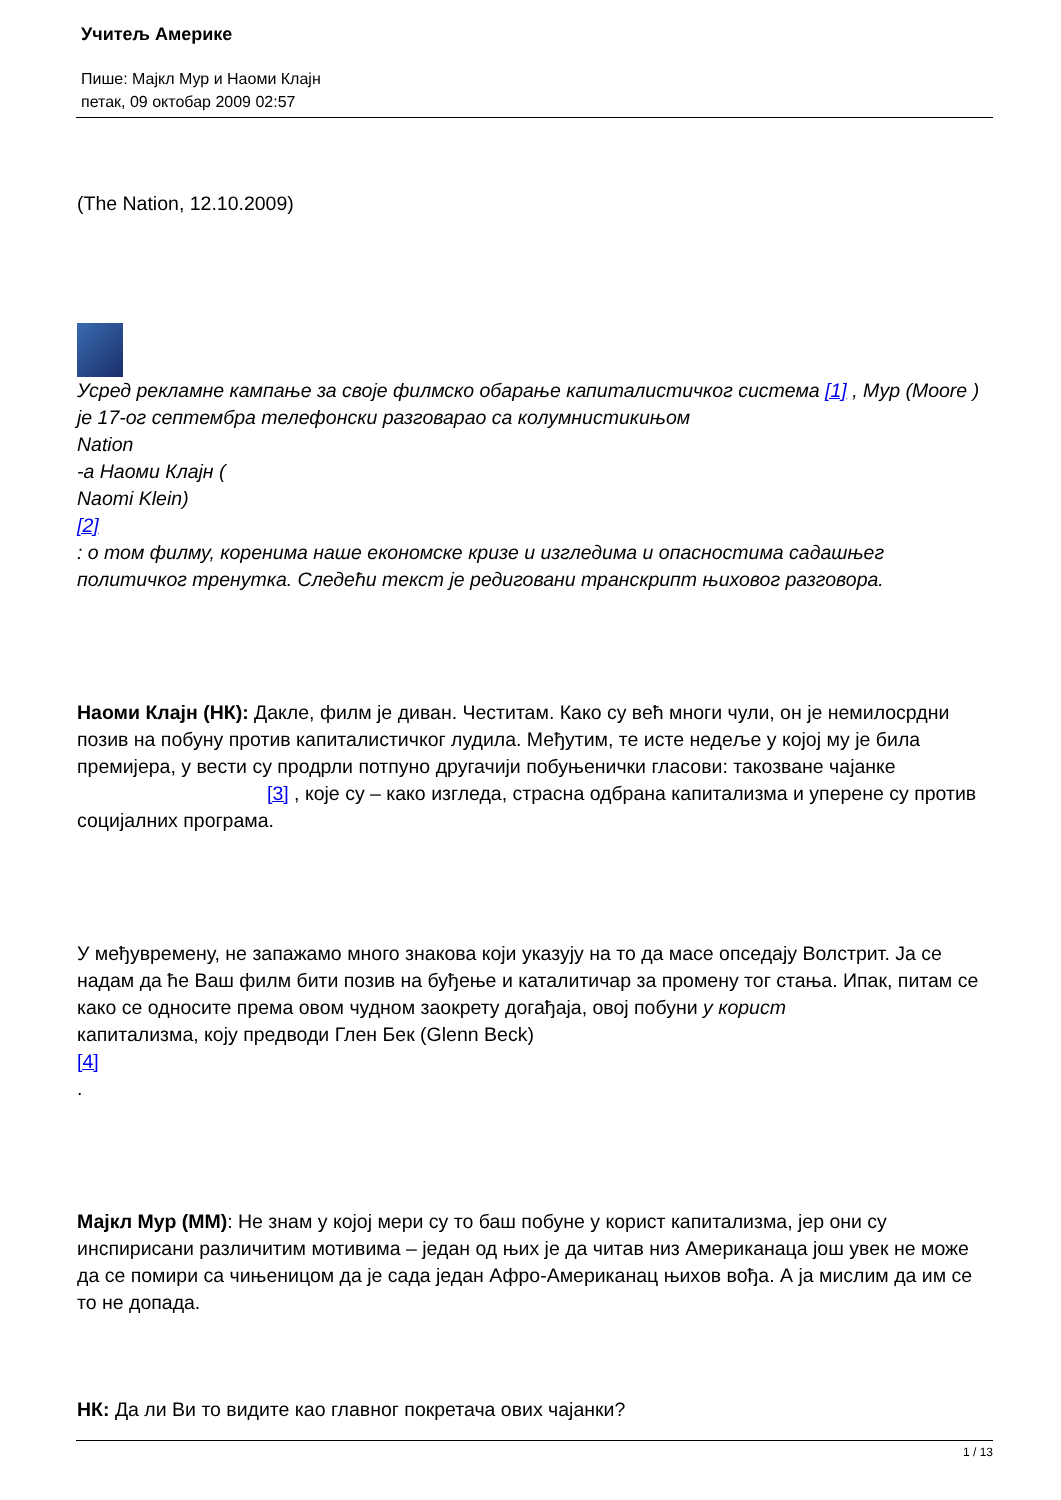Учитељ Америке
Пише: Мајкл Мур и Наоми Клајн
петак, 09 октобар 2009 02:57
(The Nation, 12.10.2009)
Усред рекламне кампање за своје филмско обарање капиталистичког система [1] , Мур (Moore )
је 17-ог септембра телефонски разговарао са колумнистикињом
Nation
-а Наоми Клајн (
Naomi Klein)
[2]
: о том филму, коренима наше економске кризе и изгледима и опасностима садашњег политичког тренутка. Следећи текст је редиговани транскрипт њиховог разговора.
Наоми Клајн (НК): Дакле, филм је диван. Честитам. Како су већ многи чули, он је немилосрдни позив на побуну против капиталистичког лудила. Међутим, те исте недеље у којој му је била премијера, у вести су продрли потпуно другачији побуњенички гласови: такозване чајанке [3] , које су – како изгледа, страсна одбрана капитализма и уперене су против социјалних програма.
У међувремену, не запажамо много знакова који указују на то да масе опседају Волстрит. Ја се надам да ће Ваш филм бити позив на буђење и каталитичар за промену тог стања. Ипак, питам се како се односите према овом чудном заокрету догађаја, овој побуни у корист
капитализма, коју предводи Глен Бек (Glenn Beck)
[4]
.
Мајкл Мур (ММ): Не знам у којој мери су то баш побуне у корист капитализма, јер они су инспирисани различитим мотивима – један од њих је да читав низ Американаца још увек не може да се помири са чињеницом да је сада један Афро-Американац њихов вођа. А ја мислим да им се то не допада.
НК: Да ли Ви то видите као главног покретача ових чајанки?
1 / 13